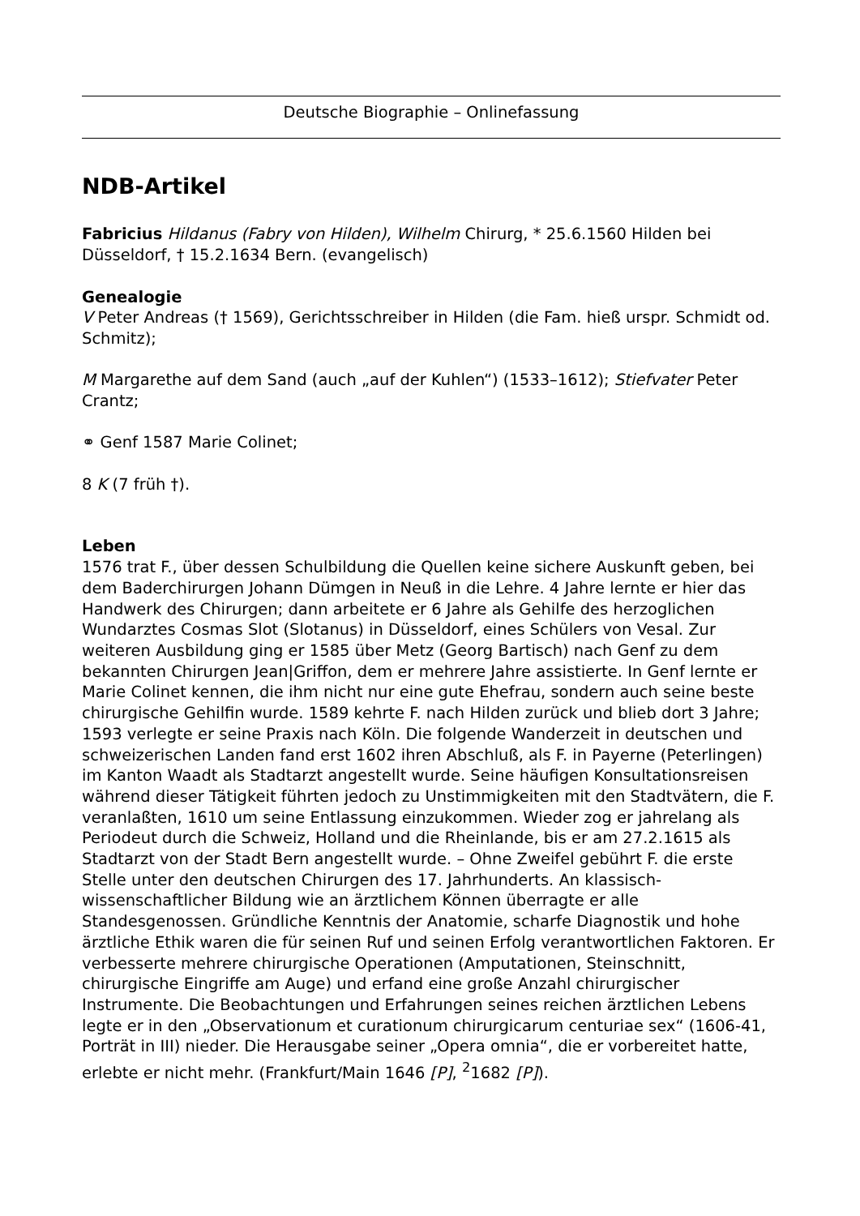Deutsche Biographie – Onlinefassung
NDB-Artikel
Fabricius Hildanus (Fabry von Hilden), Wilhelm Chirurg, * 25.6.1560 Hilden bei Düsseldorf, † 15.2.1634 Bern. (evangelisch)
Genealogie
V Peter Andreas († 1569), Gerichtsschreiber in Hilden (die Fam. hieß urspr. Schmidt od. Schmitz);
M Margarethe auf dem Sand (auch „auf der Kuhlen“) (1533–1612); Stiefvater Peter Crantz;
⚭ Genf 1587 Marie Colinet;
8 K (7 früh †).
Leben
1576 trat F., über dessen Schulbildung die Quellen keine sichere Auskunft geben, bei dem Baderchirurgen Johann Dümgen in Neuß in die Lehre. 4 Jahre lernte er hier das Handwerk des Chirurgen; dann arbeitete er 6 Jahre als Gehilfe des herzoglichen Wundarztes Cosmas Slot (Slotanus) in Düsseldorf, eines Schülers von Vesal. Zur weiteren Ausbildung ging er 1585 über Metz (Georg Bartisch) nach Genf zu dem bekannten Chirurgen Jean|Griffon, dem er mehrere Jahre assistierte. In Genf lernte er Marie Colinet kennen, die ihm nicht nur eine gute Ehefrau, sondern auch seine beste chirurgische Gehilfin wurde. 1589 kehrte F. nach Hilden zurück und blieb dort 3 Jahre; 1593 verlegte er seine Praxis nach Köln. Die folgende Wanderzeit in deutschen und schweizerischen Landen fand erst 1602 ihren Abschluß, als F. in Payerne (Peterlingen) im Kanton Waadt als Stadtarzt angestellt wurde. Seine häufigen Konsultationsreisen während dieser Tätigkeit führten jedoch zu Unstimmigkeiten mit den Stadtvätern, die F. veranlaßten, 1610 um seine Entlassung einzukommen. Wieder zog er jahrelang als Periodeut durch die Schweiz, Holland und die Rheinlande, bis er am 27.2.1615 als Stadtarzt von der Stadt Bern angestellt wurde. – Ohne Zweifel gebührt F. die erste Stelle unter den deutschen Chirurgen des 17. Jahrhunderts. An klassisch-wissenschaftlicher Bildung wie an ärztlichem Können überragte er alle Standesgenossen. Gründliche Kenntnis der Anatomie, scharfe Diagnostik und hohe ärztliche Ethik waren die für seinen Ruf und seinen Erfolg verantwortlichen Faktoren. Er verbesserte mehrere chirurgische Operationen (Amputationen, Steinschnitt, chirurgische Eingriffe am Auge) und erfand eine große Anzahl chirurgischer Instrumente. Die Beobachtungen und Erfahrungen seines reichen ärztlichen Lebens legte er in den „Observationum et curationum chirurgicarum centuriae sex“ (1606-41, Porträt in III) nieder. Die Herausgabe seiner „Opera omnia“, die er vorbereitet hatte, erlebte er nicht mehr. (Frankfurt/Main 1646 [P], <sup>2</sup>1682 [P]).